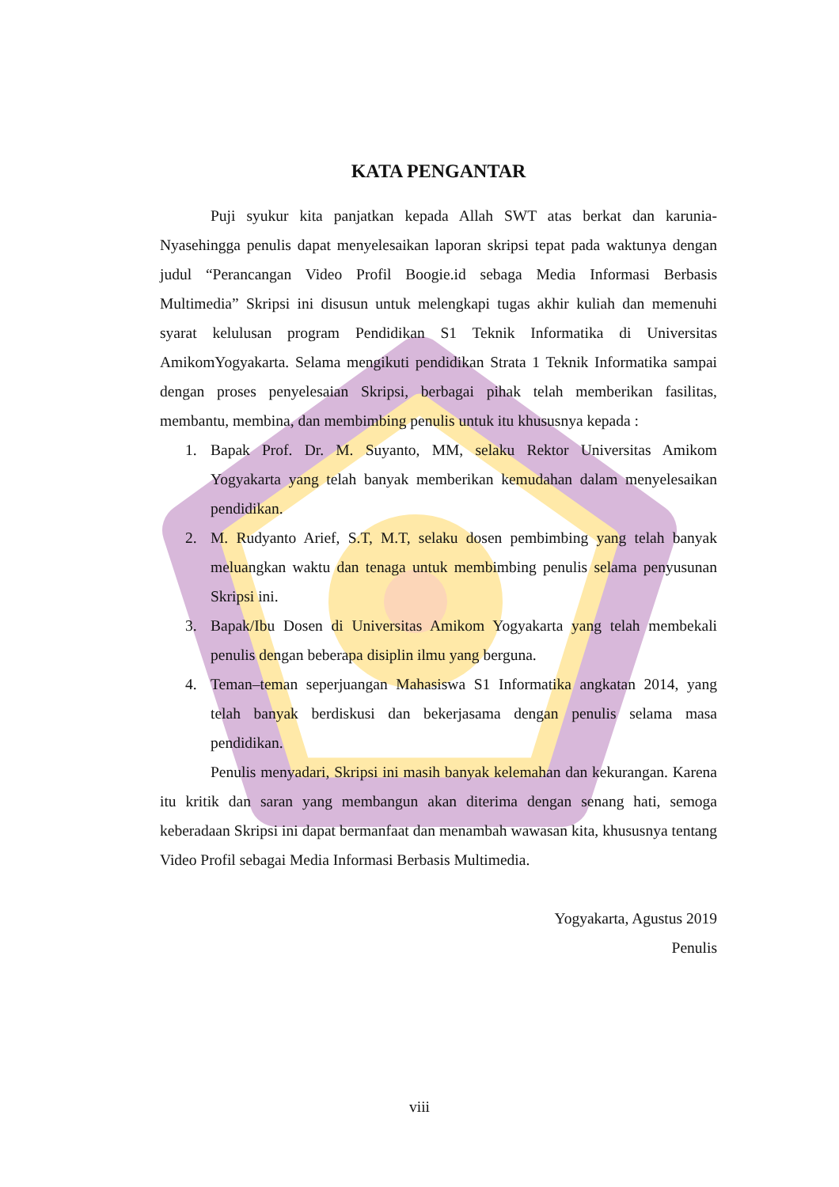KATA PENGANTAR
Puji syukur kita panjatkan kepada Allah SWT atas berkat dan karunia-Nyasehingga penulis dapat menyelesaikan laporan skripsi tepat pada waktunya dengan judul “Perancangan Video Profil Boogie.id sebaga Media Informasi Berbasis Multimedia” Skripsi ini disusun untuk melengkapi tugas akhir kuliah dan memenuhi syarat kelulusan program Pendidikan S1 Teknik Informatika di Universitas AmikomYogyakarta. Selama mengikuti pendidikan Strata 1 Teknik Informatika sampai dengan proses penyelesaian Skripsi, berbagai pihak telah memberikan fasilitas, membantu, membina, dan membimbing penulis untuk itu khususnya kepada :
1. Bapak Prof. Dr. M. Suyanto, MM, selaku Rektor Universitas Amikom Yogyakarta yang telah banyak memberikan kemudahan dalam menyelesaikan pendidikan.
2. M. Rudyanto Arief, S.T, M.T, selaku dosen pembimbing yang telah banyak meluangkan waktu dan tenaga untuk membimbing penulis selama penyusunan Skripsi ini.
3. Bapak/Ibu Dosen di Universitas Amikom Yogyakarta yang telah membekali penulis dengan beberapa disiplin ilmu yang berguna.
4. Teman–teman seperjuangan Mahasiswa S1 Informatika angkatan 2014, yang telah banyak berdiskusi dan bekerjasama dengan penulis selama masa pendidikan.
Penulis menyadari, Skripsi ini masih banyak kelemahan dan kekurangan. Karena itu kritik dan saran yang membangun akan diterima dengan senang hati, semoga keberadaan Skripsi ini dapat bermanfaat dan menambah wawasan kita, khususnya tentang Video Profil sebagai Media Informasi Berbasis Multimedia.
Yogyakarta, Agustus 2019
Penulis
viii